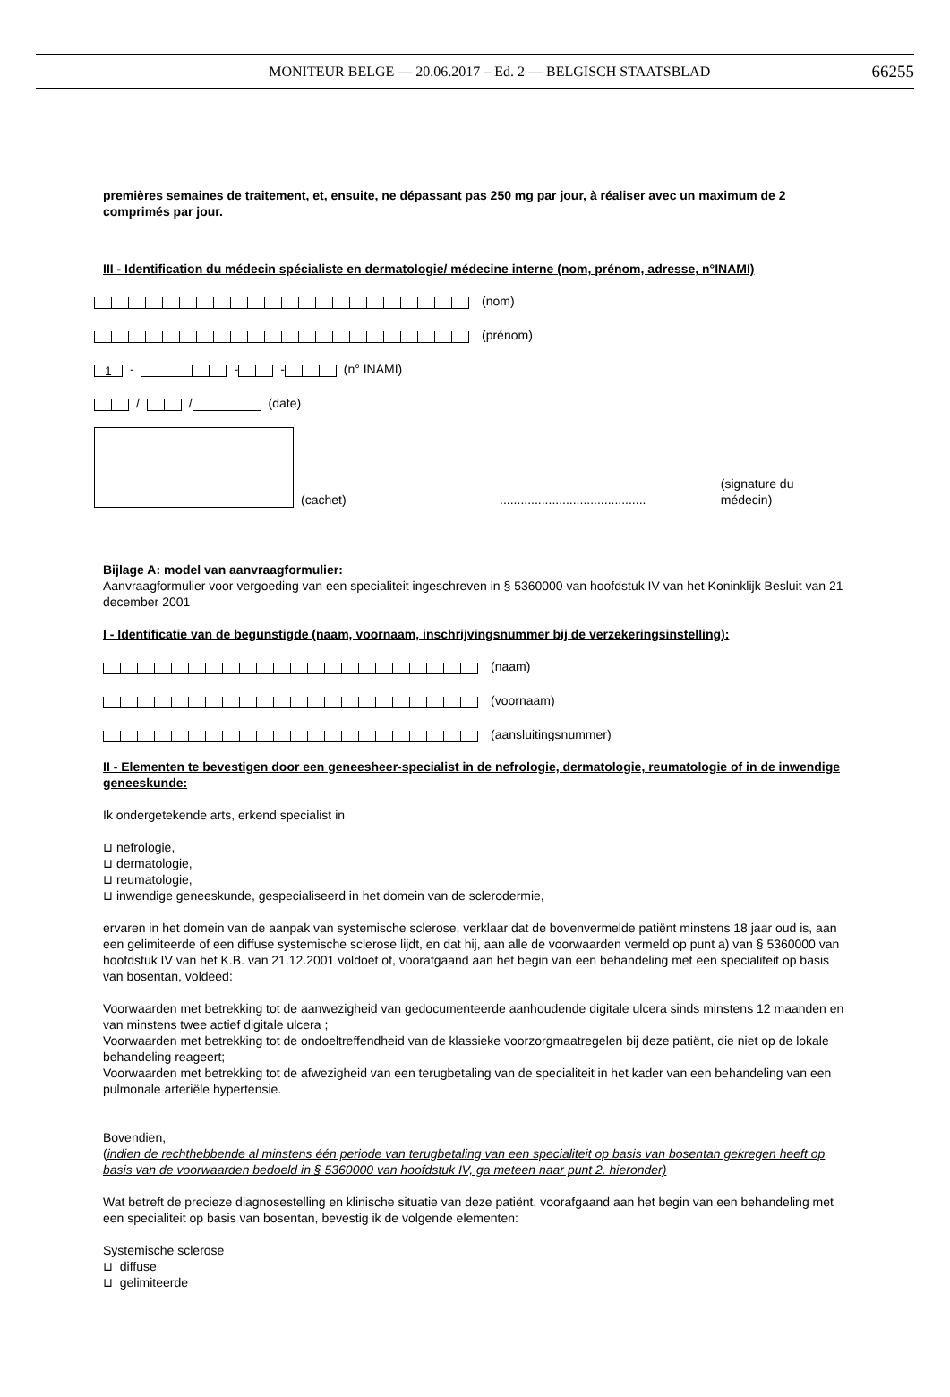MONITEUR BELGE — 20.06.2017 – Ed. 2 — BELGISCH STAATSBLAD 66255
premières semaines de traitement, et, ensuite, ne dépassant pas 250 mg par jour, à réaliser avec un maximum de 2 comprimés par jour.
III - Identification du médecin spécialiste en dermatologie/ médecine interne (nom, prénom, adresse, n°INAMI)
(nom)
(prénom)
1 - - - (n° INAMI)
/ / (date)
(cachet).......................................... (signature du médecin)
Bijlage A: model van aanvraagformulier:
Aanvraagformulier voor vergoeding van een specialiteit ingeschreven in § 5360000 van hoofdstuk IV van het Koninklijk Besluit van 21 december 2001
I - Identificatie van de begunstigde (naam, voornaam, inschrijvingsnummer bij de verzekeringsinstelling):
(naam)
(voornaam)
(aansluitingsnummer)
II - Elementen te bevestigen door een geneesheer-specialist in de nefrologie, dermatologie, reumatologie of in de inwendige geneeskunde:
Ik ondergetekende arts, erkend specialist in
⊔ nefrologie,
⊔ dermatologie,
⊔ reumatologie,
⊔ inwendige geneeskunde, gespecialiseerd in het domein van de sclerodermie,
ervaren in het domein van de aanpak van systemische sclerose, verklaar dat de bovenvermelde patiënt minstens 18 jaar oud is, aan een gelimiteerde of een diffuse systemische sclerose lijdt, en dat hij, aan alle de voorwaarden vermeld op punt a) van § 5360000 van hoofdstuk IV van het K.B. van 21.12.2001 voldoet of, voorafgaand aan het begin van een behandeling met een specialiteit op basis van bosentan, voldeed:
Voorwaarden met betrekking tot de aanwezigheid van gedocumenteerde aanhoudende digitale ulcera sinds minstens 12 maanden en van minstens twee actief digitale ulcera ;
Voorwaarden met betrekking tot de ondoeltreffendheid van de klassieke voorzorgmaatregelen bij deze patiënt, die niet op de lokale behandeling reageert;
Voorwaarden met betrekking tot de afwezigheid van een terugbetaling van de specialiteit in het kader van een behandeling van een pulmonale arteriële hypertensie.
Bovendien,
(indien de rechthebbende al minstens één periode van terugbetaling van een specialiteit op basis van bosentan gekregen heeft op basis van de voorwaarden bedoeld in § 5360000 van hoofdstuk IV, ga meteen naar punt 2. hieronder)
Wat betreft de precieze diagnosestelling en klinische situatie van deze patiënt, voorafgaand aan het begin van een behandeling met een specialiteit op basis van bosentan, bevestig ik de volgende elementen:
Systemische sclerose
⊔ diffuse
⊔ gelimiteerde